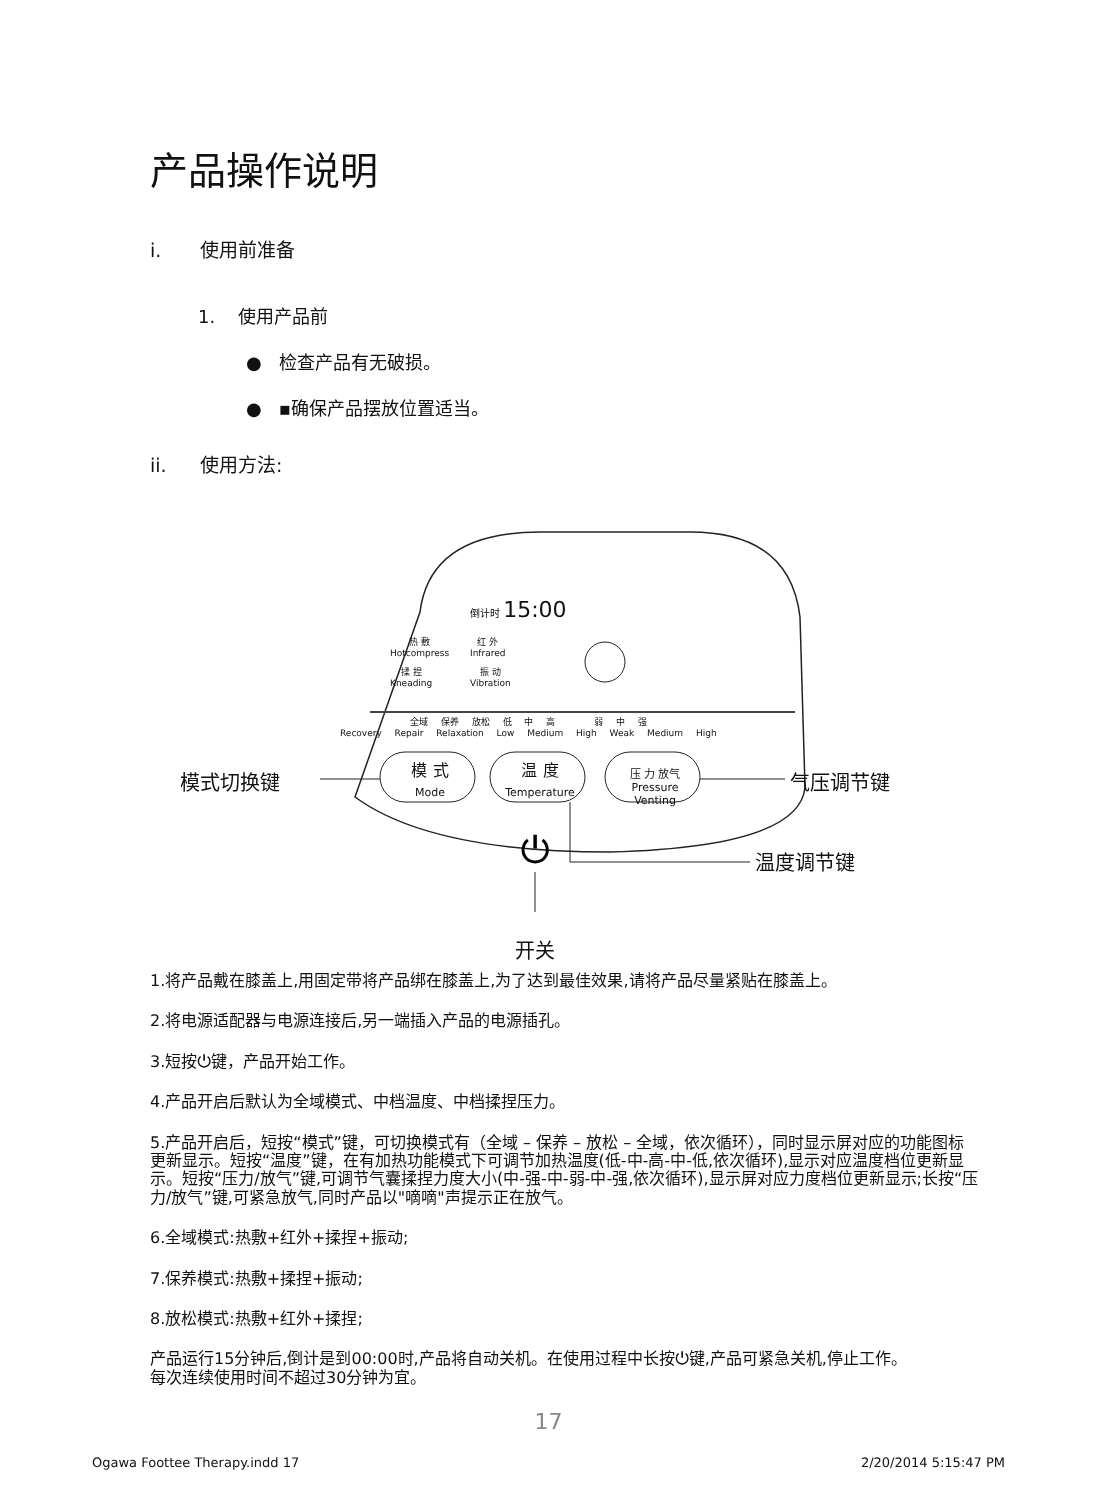产品操作说明
i. 使用前准备
1. 使用产品前
● 检查产品有无破损。
● ▪确保产品摆放位置适当。
ii. 使用方法:
⏻
倒计时 15:00
热 敷
Hotcompress
红 外
Infrared
揉 捏
Kneading
振 动
Vibration
全域 保养 放松 低 中 高 弱 中 强
Recovery Repair Relaxation Low Medium High Weak Medium High
模 式
Mode
温 度
Temperature
压 力 放气
Pressure Venting
模式切换键 气压调节键
温度调节键
开关
1.将产品戴在膝盖上,用固定带将产品绑在膝盖上,为了达到最佳效果,请将产品尽量紧贴在膝盖上。
2.将电源适配器与电源连接后,另一端插入产品的电源插孔。
3.短按⏻键，产品开始工作。
4.产品开启后默认为全域模式、中档温度、中档揉捏压力。
5.产品开启后，短按“模式”键，可切换模式有（全域 – 保养 – 放松 – 全域，依次循环），同时显示屏对应的功能图标更新显示。短按“温度”键，在有加热功能模式下可调节加热温度(低-中-高-中-低,依次循环),显示对应温度档位更新显示。短按“压力/放气”键,可调节气囊揉捏力度大小(中-强-中-弱-中-强,依次循环),显示屏对应力度档位更新显示;长按“压力/放气”键,可紧急放气,同时产品以"嘀嘀"声提示正在放气。
6.全域模式:热敷+红外+揉捏+振动;
7.保养模式:热敷+揉捏+振动;
8.放松模式:热敷+红外+揉捏;
产品运行15分钟后,倒计是到00:00时,产品将自动关机。在使用过程中长按⏻键,产品可紧急关机,停止工作。
每次连续使用时间不超过30分钟为宜。
17
Ogawa Foottee Therapy.indd 17 2/20/2014 5:15:47 PM